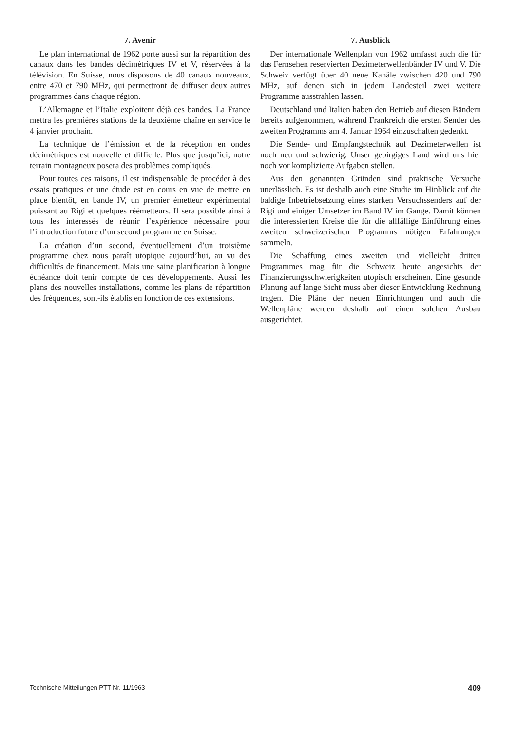7. Avenir
Le plan international de 1962 porte aussi sur la répartition des canaux dans les bandes décimétriques IV et V, réservées à la télévision. En Suisse, nous disposons de 40 canaux nouveaux, entre 470 et 790 MHz, qui permettront de diffuser deux autres programmes dans chaque région.
L’Allemagne et l’Italie exploitent déjà ces bandes. La France mettra les premières stations de la deuxième chaîne en service le 4 janvier prochain.
La technique de l’émission et de la réception en ondes décimétriques est nouvelle et difficile. Plus que jusqu’ici, notre terrain montagneux posera des problèmes compliqués.
Pour toutes ces raisons, il est indispensable de procéder à des essais pratiques et une étude est en cours en vue de mettre en place bientôt, en bande IV, un premier émetteur expérimental puissant au Rigi et quelques réémetteurs. Il sera possible ainsi à tous les intéressés de réunir l’expérience nécessaire pour l’introduction future d’un second programme en Suisse.
La création d’un second, éventuellement d’un troisième programme chez nous paraît utopique aujourd’hui, au vu des difficultés de financement. Mais une saine planification à longue échéance doit tenir compte de ces développements. Aussi les plans des nouvelles installations, comme les plans de répartition des fréquences, sont-ils établis en fonction de ces extensions.
7. Ausblick
Der internationale Wellenplan von 1962 umfasst auch die für das Fernsehen reservierten Dezimeterwellenbänder IV und V. Die Schweiz verfügt über 40 neue Kanäle zwischen 420 und 790 MHz, auf denen sich in jedem Landesteil zwei weitere Programme ausstrahlen lassen.
Deutschland und Italien haben den Betrieb auf diesen Bändern bereits aufgenommen, während Frankreich die ersten Sender des zweiten Programms am 4. Januar 1964 einzuschalten gedenkt.
Die Sende- und Empfangstechnik auf Dezimeterwellen ist noch neu und schwierig. Unser gebirgiges Land wird uns hier noch vor komplizierte Aufgaben stellen.
Aus den genannten Gründen sind praktische Versuche unerlässlich. Es ist deshalb auch eine Studie im Hinblick auf die baldige Inbetriebsetzung eines starken Versuchssenders auf der Rigi und einiger Umsetzer im Band IV im Gange. Damit können die interessierten Kreise die für die allfällige Einführung eines zweiten schweizerischen Programms nötigen Erfahrungen sammeln.
Die Schaffung eines zweiten und vielleicht dritten Programmes mag für die Schweiz heute angesichts der Finanzierungsschwierigkeiten utopisch erscheinen. Eine gesunde Planung auf lange Sicht muss aber dieser Entwicklung Rechnung tragen. Die Pläne der neuen Einrichtungen und auch die Wellenpläne werden deshalb auf einen solchen Ausbau ausgerichtet.
Technische Mitteilungen PTT Nr. 11/1963 409